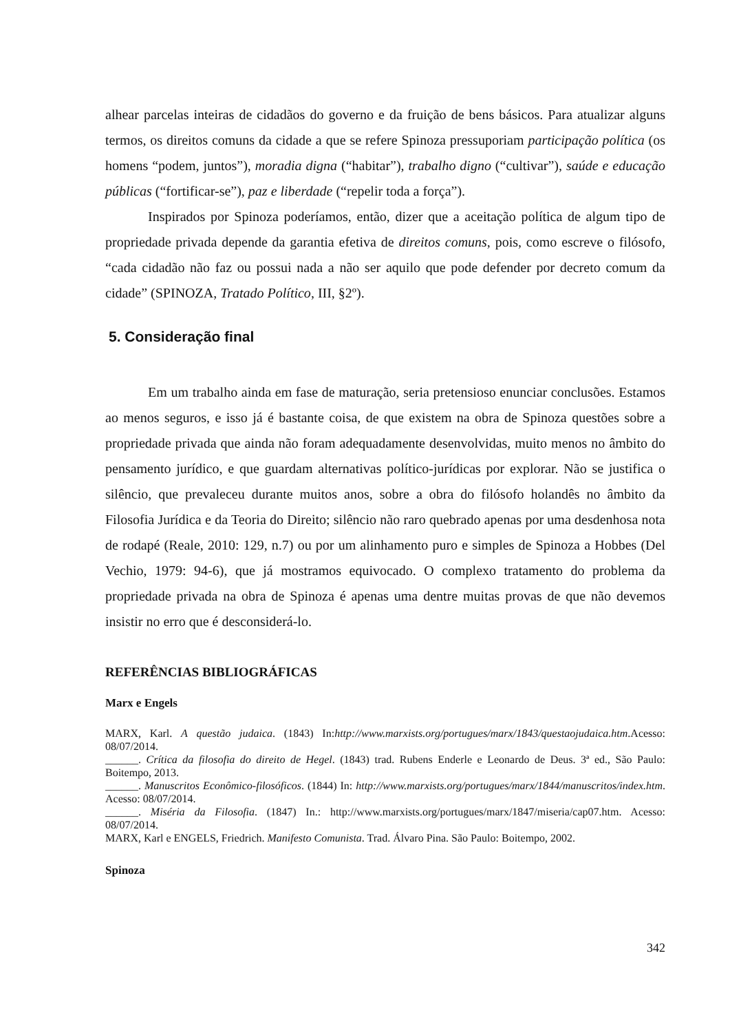alhear parcelas inteiras de cidadãos do governo e da fruição de bens básicos. Para atualizar alguns termos, os direitos comuns da cidade a que se refere Spinoza pressuporiam participação política (os homens “podem, juntos”), moradia digna (“habitar”), trabalho digno (“cultivar”), saúde e educação públicas (“fortificar-se”), paz e liberdade (“repelir toda a força”).
Inspirados por Spinoza poderíamos, então, dizer que a aceitação política de algum tipo de propriedade privada depende da garantia efetiva de direitos comuns, pois, como escreve o filósofo, “cada cidadão não faz ou possui nada a não ser aquilo que pode defender por decreto comum da cidade” (SPINOZA, Tratado Político, III, §2º).
5. Consideração final
Em um trabalho ainda em fase de maturação, seria pretensioso enunciar conclusões. Estamos ao menos seguros, e isso já é bastante coisa, de que existem na obra de Spinoza questões sobre a propriedade privada que ainda não foram adequadamente desenvolvidas, muito menos no âmbito do pensamento jurídico, e que guardam alternativas político-jurídicas por explorar. Não se justifica o silêncio, que prevaleceu durante muitos anos, sobre a obra do filósofo holandês no âmbito da Filosofia Jurídica e da Teoria do Direito; silêncio não raro quebrado apenas por uma desdenhosa nota de rodapé (Reale, 2010: 129, n.7) ou por um alinhamento puro e simples de Spinoza a Hobbes (Del Vechio, 1979: 94-6), que já mostramos equivocado. O complexo tratamento do problema da propriedade privada na obra de Spinoza é apenas uma dentre muitas provas de que não devemos insistir no erro que é desconsiderá-lo.
REFERÊNCIAS BIBLIOGRÁFICAS
Marx e Engels
MARX, Karl. A questão judaica. (1843) In:http://www.marxists.org/portugues/marx/1843/questaojudaica.htm.Acesso: 08/07/2014.
______. Crítica da filosofia do direito de Hegel. (1843) trad. Rubens Enderle e Leonardo de Deus. 3ª ed., São Paulo: Boitempo, 2013.
______. Manuscritos Econômico-filosóficos. (1844) In: http://www.marxists.org/portugues/marx/1844/manuscritos/index.htm. Acesso: 08/07/2014.
______. Miséria da Filosofia. (1847) In.: http://www.marxists.org/portugues/marx/1847/miseria/cap07.htm. Acesso: 08/07/2014.
MARX, Karl e ENGELS, Friedrich. Manifesto Comunista. Trad. Álvaro Pina. São Paulo: Boitempo, 2002.
Spinoza
342